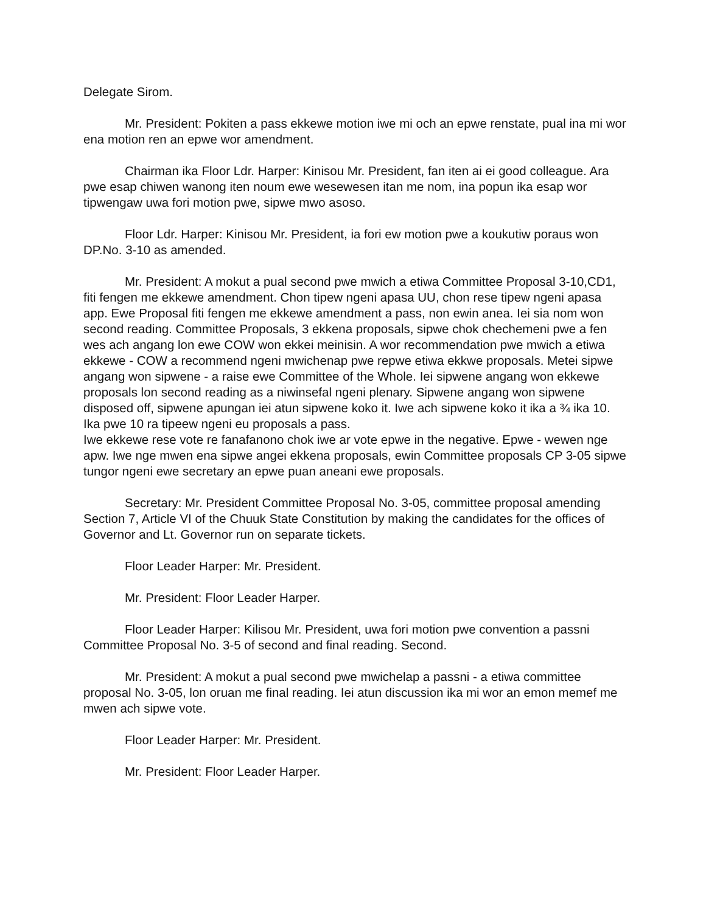Delegate Sirom.
Mr. President: Pokiten a pass ekkewe motion iwe mi och an epwe renstate, pual ina mi wor ena motion ren an epwe wor amendment.
Chairman ika Floor Ldr. Harper: Kinisou Mr. President, fan iten ai ei good colleague. Ara pwe esap chiwen wanong iten noum ewe wesewesen itan me nom, ina popun ika esap wor tipwengaw uwa fori motion pwe, sipwe mwo asoso.
Floor Ldr. Harper: Kinisou Mr. President, ia fori ew motion pwe a koukutiw poraus won DP.No. 3-10 as amended.
Mr. President: A mokut a pual second pwe mwich a etiwa Committee Proposal 3-10,CD1, fiti fengen me ekkewe amendment. Chon tipew ngeni apasa UU, chon rese tipew ngeni apasa app. Ewe Proposal fiti fengen me ekkewe amendment a pass, non ewin anea. Iei sia nom won second reading. Committee Proposals, 3 ekkena proposals, sipwe chok chechemeni pwe a fen wes ach angang lon ewe COW won ekkei meinisin. A wor recommendation pwe mwich a etiwa ekkewe - COW a recommend ngeni mwichenap pwe repwe etiwa ekkwe proposals. Metei sipwe angang won sipwene - a raise ewe Committee of the Whole. Iei sipwene angang won ekkewe proposals lon second reading as a niwinsefal ngeni plenary. Sipwene angang won sipwene disposed off, sipwene apungan iei atun sipwene koko it. Iwe ach sipwene koko it ika a ¾ ika 10. Ika pwe 10 ra tipeew ngeni eu proposals a pass.
Iwe ekkewe rese vote re fanafanono chok iwe ar vote epwe in the negative. Epwe - wewen nge apw. Iwe nge mwen ena sipwe angei ekkena proposals, ewin Committee proposals CP 3-05 sipwe tungor ngeni ewe secretary an epwe puan aneani ewe proposals.
Secretary: Mr. President Committee Proposal No. 3-05, committee proposal amending Section 7, Article VI of the Chuuk State Constitution by making the candidates for the offices of Governor and Lt. Governor run on separate tickets.
Floor Leader Harper: Mr. President.
Mr. President: Floor Leader Harper.
Floor Leader Harper: Kilisou Mr. President, uwa fori motion pwe convention a passni Committee Proposal No. 3-5 of second and final reading. Second.
Mr. President: A mokut a pual second pwe mwichelap a passni - a etiwa committee proposal No. 3-05, lon oruan me final reading. Iei atun discussion ika mi wor an emon memef me mwen ach sipwe vote.
Floor Leader Harper: Mr. President.
Mr. President: Floor Leader Harper.